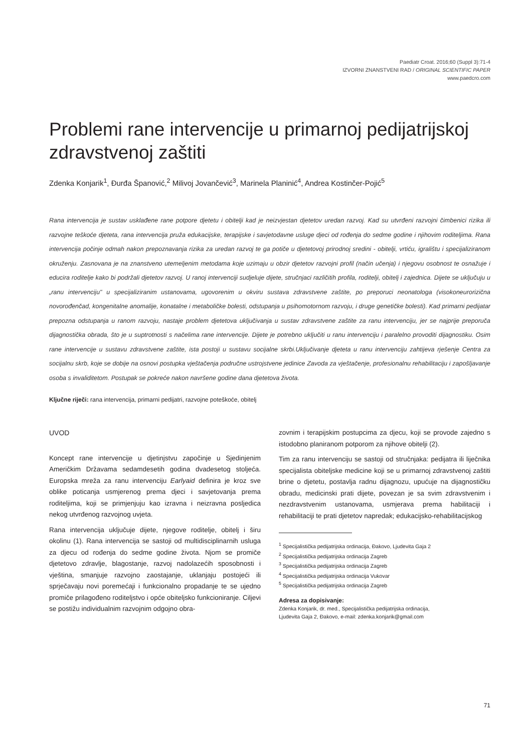Paediatr Croat. 2016;60 (Suppl 3):71-4
IZVORNI ZNANSTVENI RAD / ORIGINAL SCIENTIFIC PAPER
www.paedcro.com
Problemi rane intervencije u primarnoj pedijatrijskoj zdravstvenoj zaštiti
Zdenka Konjarik<sup>1</sup>, Đurđa Španović,<sup>2</sup> Milivoj Jovančević<sup>3</sup>, Marinela Planinić<sup>4</sup>, Andrea Kostinčer-Pojić<sup>5</sup>
Rana intervencija je sustav usklađene rane potpore djetetu i obitelji kad je neizvjestan djetetov uredan razvoj. Kad su utvrđeni razvojni čimbenici rizika ili razvojne teškoće djeteta, rana intervencija pruža edukacijske, terapijske i savjetodavne usluge djeci od rođenja do sedme godine i njihovim roditeljima. Rana intervencija počinje odmah nakon prepoznavanja rizika za uredan razvoj te ga potiče u djetetovoj prirodnoj sredini - obitelji, vrtiću, igralištu i specijaliziranom okruženju. Zasnovana je na znanstveno utemeljenim metodama koje uzimaju u obzir djetetov razvojni profil (način učenja) i njegovu osobnost te osnažuje i educira roditelje kako bi podržali djetetov razvoj. U ranoj intervenciji sudjeluje dijete, stručnjaci različitih profila, roditelji, obitelj i zajednica. Dijete se uključuju u „ranu intervenciju" u specijaliziranim ustanovama, ugovorenim u okviru sustava zdravstvene zaštite, po preporuci neonatologa (visokoneurorizična novorođenčad, kongenitalne anomalije, konatalne i metaboličke bolesti, odstupanja u psihomotornom razvoju, i druge genetičke bolesti). Kad primarni pedijatar prepozna odstupanja u ranom razvoju, nastaje problem djetetova uključivanja u sustav zdravstvene zaštite za ranu intervenciju, jer se najprije preporuča dijagnostička obrada, što je u suptrotnosti s načelima rane intervencije. Dijete je potrebno uključiti u ranu intervenciju i paralelno provoditi dijagnostiku. Osim rane intervencije u sustavu zdravstvene zaštite, ista postoji u sustavu socijalne skrbi.Uključivanje djeteta u ranu intervenciju zahtijeva rješenje Centra za socijalnu skrb, koje se dobije na osnovi postupka vještačenja područne ustrojstvene jedinice Zavoda za vještačenje, profesionalnu rehabilitaciju i zapošljavanje osoba s invaliditetom. Postupak se pokreće nakon navršene godine dana djetetova života.
Ključne riječi: rana intervencija, primarni pedijatri, razvojne poteškoće, obitelj
UVOD
Koncept rane intervencije u djetinjstvu započinje u Sjedinjenim Američkim Državama sedamdesetih godina dvadesetog stoljeća. Europska mreža za ranu intervenciju Earlyaid definira je kroz sve oblike poticanja usmjerenog prema djeci i savjetovanja prema roditeljima, koji se primjenjuju kao izravna i neizravna posljedica nekog utvrđenog razvojnog uvjeta.
Rana intervencija uključuje dijete, njegove roditelje, obitelj i širu okolinu (1). Rana intervencija se sastoji od multidisciplinarnih usluga za djecu od rođenja do sedme godine života. Njom se promiče djetetovo zdravlje, blagostanje, razvoj nadolazećih sposobnosti i vještina, smanjuje razvojno zaostajanje, uklanjaju postojeći ili sprječavaju novi poremećaji i funkcionalno propadanje te se ujedno promiče prilagođeno roditeljstvo i opće obiteljsko funkcioniranje. Ciljevi se postižu individualnim razvojnim odgojno obra-
zovnim i terapijskim postupcima za djecu, koji se provode zajedno s istodobno planiranom potporom za njihove obitelji (2).
Tim za ranu intervenciju se sastoji od stručnjaka: pedijatra ili liječnika specijalista obiteljske medicine koji se u primarnoj zdravstvenoj zaštiti brine o djetetu, postavlja radnu dijagnozu, upućuje na dijagnostičku obradu, medicinski prati dijete, povezan je sa svim zdravstvenim i nezdravstvenim ustanovama, usmjerava prema habilitaciji i rehabilitaciji te prati djetetov napredak; edukacijsko-rehabilitacijskog
<sup>1</sup> Specijalistička pedijatrijska ordinacija, Đakovo, Ljudevita Gaja 2
<sup>2</sup> Specijalistička pedijatrijska ordinacija Zagreb
<sup>3</sup> Specijalistička pedijatrijska ordinacija Zagreb
<sup>4</sup> Specijalistička pedijatrijska ordinacija Vukovar
<sup>5</sup> Specijalistička pedijatrijska ordinacija Zagreb
Adresa za dopisivanje:
Zdenka Konjarik, dr. med., Specijalistička pedijatrijska ordinacija,
Ljudevita Gaja 2, Đakovo, e-mail: zdenka.konjarik@gmail.com
71